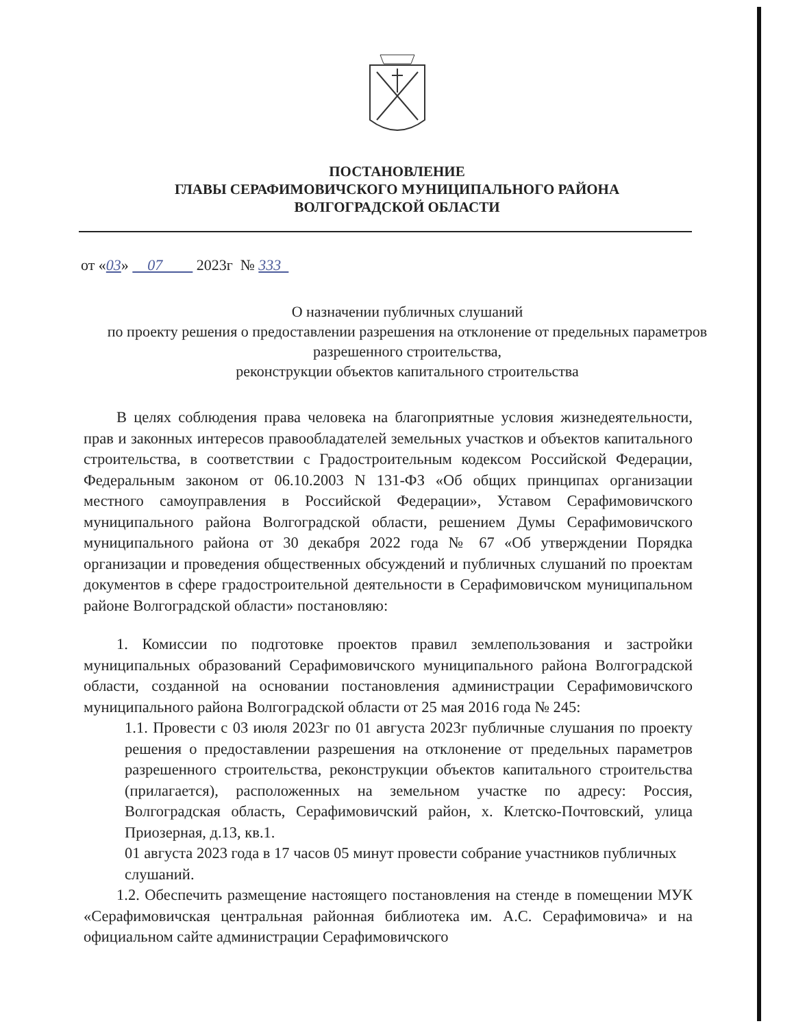ПОСТАНОВЛЕНИЕ
ГЛАВЫ СЕРАФИМОВИЧСКОГО МУНИЦИПАЛЬНОГО РАЙОНА
ВОЛГОГРАДСКОЙ ОБЛАСТИ
от «03» 07 2023г № 333
О назначении публичных слушаний
по проекту решения о предоставлении разрешения на отклонение от предельных параметров разрешенного строительства,
реконструкции объектов капитального строительства
В целях соблюдения права человека на благоприятные условия жизнедеятельности, прав и законных интересов правообладателей земельных участков и объектов капитального строительства, в соответствии с Градостроительным кодексом Российской Федерации, Федеральным законом от 06.10.2003 N 131-ФЗ «Об общих принципах организации местного самоуправления в Российской Федерации», Уставом Серафимовичского муниципального района Волгоградской области, решением Думы Серафимовичского муниципального района от 30 декабря 2022 года № 67 «Об утверждении Порядка организации и проведения общественных обсуждений и публичных слушаний по проектам документов в сфере градостроительной деятельности в Серафимовичском муниципальном районе Волгоградской области» постановляю:
1. Комиссии по подготовке проектов правил землепользования и застройки муниципальных образований Серафимовичского муниципального района Волгоградской области, созданной на основании постановления администрации Серафимовичского муниципального района Волгоградской области от 25 мая 2016 года № 245:
1.1. Провести с 03 июля 2023г по 01 августа 2023г публичные слушания по проекту решения о предоставлении разрешения на отклонение от предельных параметров разрешенного строительства, реконструкции объектов капитального строительства (прилагается), расположенных на земельном участке по адресу: Россия, Волгоградская область, Серафимовичский район, х. Клетско-Почтовский, улица Приозерная, д.13, кв.1.
01 августа 2023 года в 17 часов 05 минут провести собрание участников публичных слушаний.
1.2. Обеспечить размещение настоящего постановления на стенде в помещении МУК «Серафимовичская центральная районная библиотека им. А.С. Серафимовича» и на официальном сайте администрации Серафимовичского